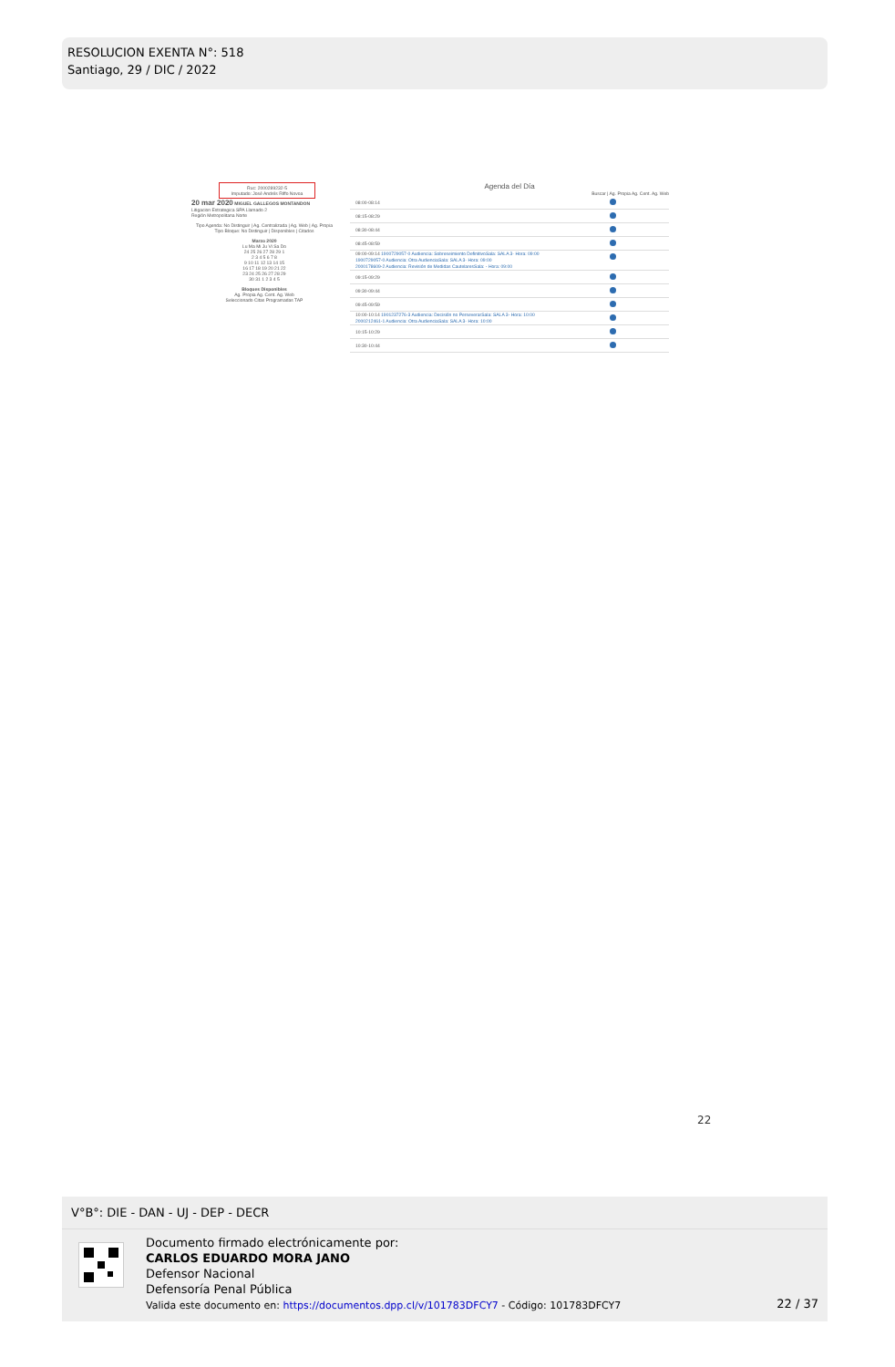RESOLUCION EXENTA N°: 518
Santiago, 29 / DIC / 2022
Ruc: 2000289232-5
Imputado: José Andrés Riffo Novoa
20 mar 2020 MIGUEL GALLEGOS MONTANDON
Litigacion Estrategica SPA Llamado 2
Región Metropolitana Norte
Tipo Agenda: No Distinguir | Ag. Centralizada | Ag. Web | Ag. Propia
Tipo Bloque: No Distinguir | Disponibles | Citados
Marzo 2020
Lu Ma Mi Ju Vi Sa Do
24 25 26 27 28 29 1
2 3 4 5 6 7 8
9 10 11 12 13 14 15
16 17 18 19 20 21 22
23 24 25 26 27 28 29
30 31 1 2 3 4 5
Bloques Disponibles
Ag. Propia Ag. Cent. Ag. Web
Seleccionado Citas Programadas TAP
Agenda del Día
Buscar | Ag. Propia Ag. Cent. Ag. Web
08:00-08:14
08:15-08:29
08:30-08:44
08:45-08:59
09:00-09:14 1900729057-0 Audiencia: Sobreseimiento DefinitivoSala: SALA 3- Hora: 09:00
1900729057-0 Audiencia: Otra AudienciaSala: SALA 3- Hora: 09:00
2000178609-2 Audiencia: Revisión de Medidas CautelaresSala: - Hora: 09:00
09:15-09:29
09:30-09:44
09:45-09:59
10:00-10:14 1901237276-3 Audiencia: Decisión no PerseverarSala: SALA 3- Hora: 10:00
2000212461-1 Audiencia: Otra AudienciaSala: SALA 3- Hora: 10:00
10:15-10:29
10:30-10:44
22
V°B°: DIE - DAN - UJ - DEP - DECR
Documento firmado electrónicamente por:
CARLOS EDUARDO MORA JANO
Defensor Nacional
Defensoría Penal Pública
Valida este documento en: https://documentos.dpp.cl/v/101783DFCY7 - Código: 101783DFCY7
22 / 37